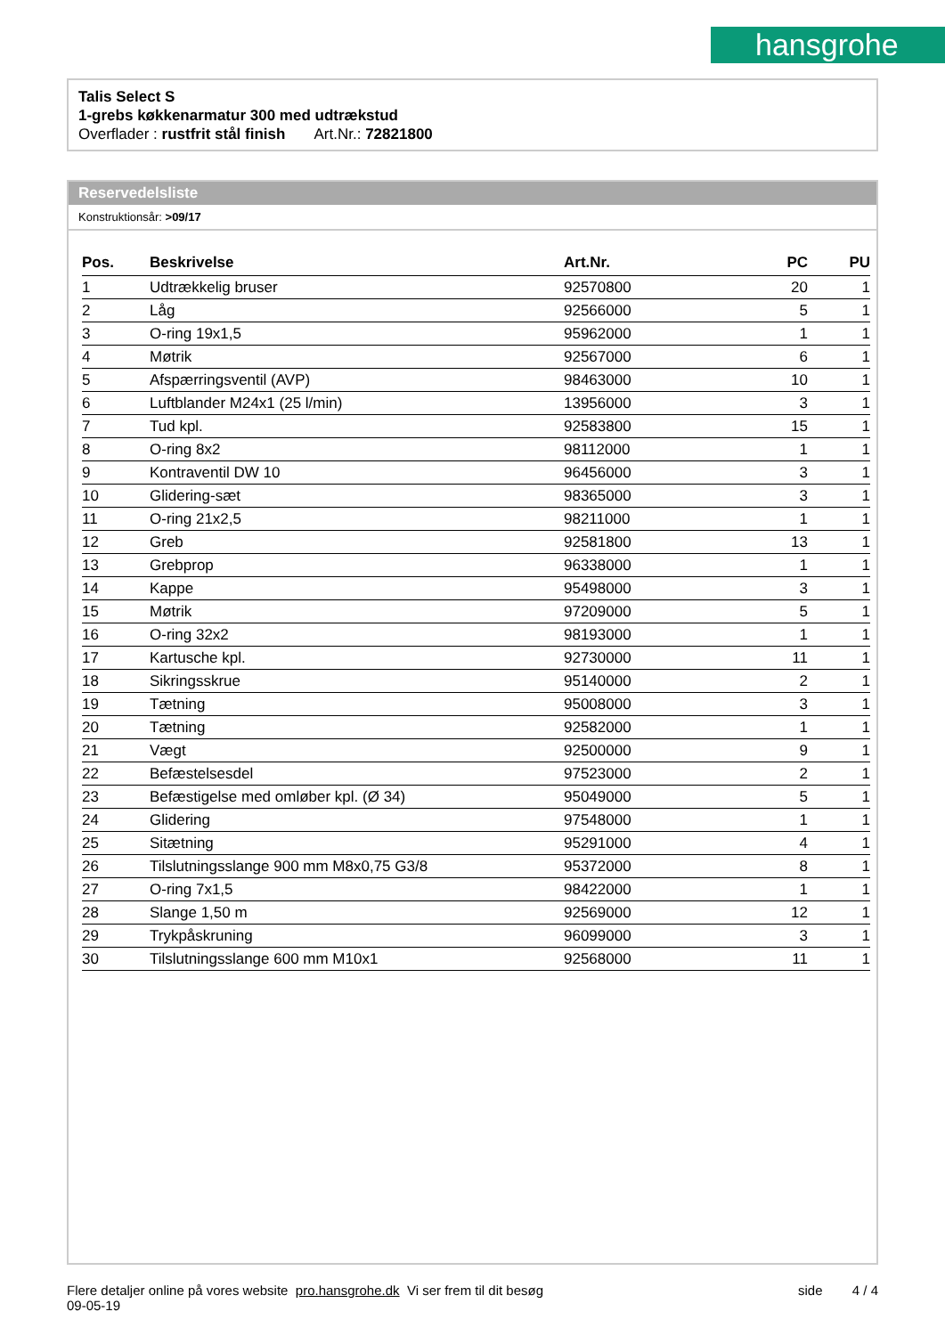hansgrohe
Talis Select S
1-grebs køkkenarmatur 300 med udtrækstud
Overflader : rustfrit stål finish Art.Nr.: 72821800
Reservedelsliste
Konstruktionsår: >09/17
| Pos. | Beskrivelse | Art.Nr. | PC | PU |
| --- | --- | --- | --- | --- |
| 1 | Udtrækkelig bruser | 92570800 | 20 | 1 |
| 2 | Låg | 92566000 | 5 | 1 |
| 3 | O-ring 19x1,5 | 95962000 | 1 | 1 |
| 4 | Møtrik | 92567000 | 6 | 1 |
| 5 | Afspærringsventil (AVP) | 98463000 | 10 | 1 |
| 6 | Luftblander M24x1 (25 l/min) | 13956000 | 3 | 1 |
| 7 | Tud kpl. | 92583800 | 15 | 1 |
| 8 | O-ring 8x2 | 98112000 | 1 | 1 |
| 9 | Kontraventil DW 10 | 96456000 | 3 | 1 |
| 10 | Glidering-sæt | 98365000 | 3 | 1 |
| 11 | O-ring 21x2,5 | 98211000 | 1 | 1 |
| 12 | Greb | 92581800 | 13 | 1 |
| 13 | Grebprop | 96338000 | 1 | 1 |
| 14 | Kappe | 95498000 | 3 | 1 |
| 15 | Møtrik | 97209000 | 5 | 1 |
| 16 | O-ring 32x2 | 98193000 | 1 | 1 |
| 17 | Kartusche kpl. | 92730000 | 11 | 1 |
| 18 | Sikringsskrue | 95140000 | 2 | 1 |
| 19 | Tætning | 95008000 | 3 | 1 |
| 20 | Tætning | 92582000 | 1 | 1 |
| 21 | Vægt | 92500000 | 9 | 1 |
| 22 | Befæstelsesdel | 97523000 | 2 | 1 |
| 23 | Befæstigelse med omløber kpl. (Ø 34) | 95049000 | 5 | 1 |
| 24 | Glidering | 97548000 | 1 | 1 |
| 25 | Sitætning | 95291000 | 4 | 1 |
| 26 | Tilslutningsslange 900 mm M8x0,75 G3/8 | 95372000 | 8 | 1 |
| 27 | O-ring 7x1,5 | 98422000 | 1 | 1 |
| 28 | Slange 1,50 m | 92569000 | 12 | 1 |
| 29 | Trykpåskruning | 96099000 | 3 | 1 |
| 30 | Tilslutningsslange 600 mm M10x1 | 92568000 | 11 | 1 |
Flere detaljer online på vores website pro.hansgrohe.dk Vi ser frem til dit besøg side 4 / 4
09-05-19